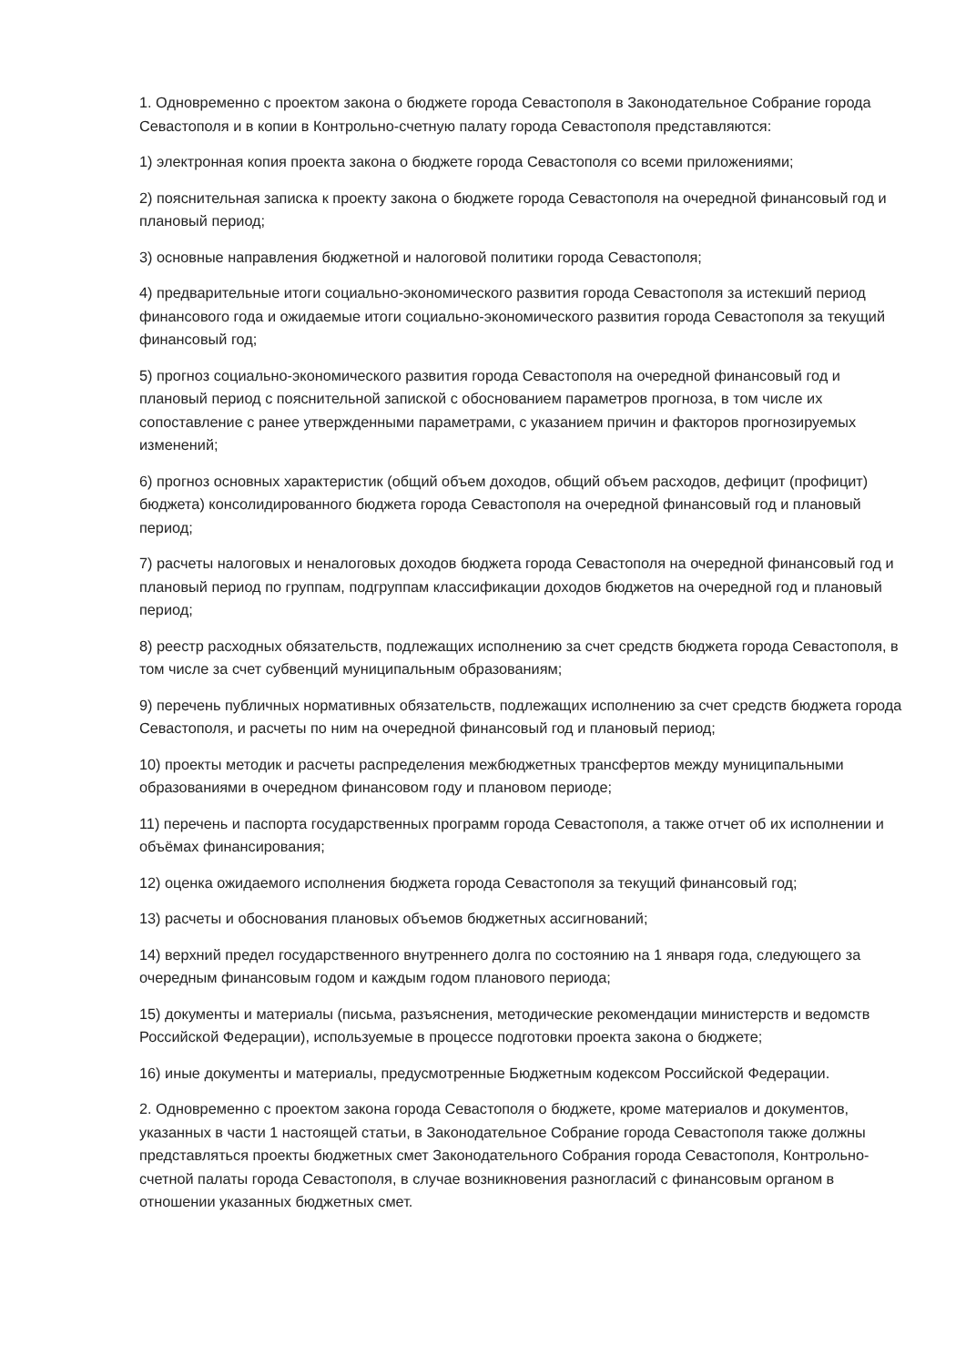1. Одновременно с проектом закона о бюджете города Севастополя в Законодательное Собрание города Севастополя и в копии в Контрольно-счетную палату города Севастополя представляются:
1) электронная копия проекта закона о бюджете города Севастополя со всеми приложениями;
2) пояснительная записка к проекту закона о бюджете города Севастополя на очередной финансовый год и плановый период;
3) основные направления бюджетной и налоговой политики города Севастополя;
4) предварительные итоги социально-экономического развития города Севастополя за истекший период финансового года и ожидаемые итоги социально-экономического развития города Севастополя за текущий финансовый год;
5) прогноз социально-экономического развития города Севастополя на очередной финансовый год и плановый период с пояснительной запиской с обоснованием параметров прогноза, в том числе их сопоставление с ранее утвержденными параметрами, с указанием причин и факторов прогнозируемых изменений;
6) прогноз основных характеристик (общий объем доходов, общий объем расходов, дефицит (профицит) бюджета) консолидированного бюджета города Севастополя на очередной финансовый год и плановый период;
7) расчеты налоговых и неналоговых доходов бюджета города Севастополя на очередной финансовый год и плановый период по группам, подгруппам классификации доходов бюджетов на очередной год и плановый период;
8) реестр расходных обязательств, подлежащих исполнению за счет средств бюджета города Севастополя, в том числе за счет субвенций муниципальным образованиям;
9) перечень публичных нормативных обязательств, подлежащих исполнению за счет средств бюджета города Севастополя, и расчеты по ним на очередной финансовый год и плановый период;
10) проекты методик и расчеты распределения межбюджетных трансфертов между муниципальными образованиями в очередном финансовом году и плановом периоде;
11) перечень и паспорта государственных программ города Севастополя, а также отчет об их исполнении и объёмах финансирования;
12) оценка ожидаемого исполнения бюджета города Севастополя за текущий финансовый год;
13) расчеты и обоснования плановых объемов бюджетных ассигнований;
14) верхний предел государственного внутреннего долга по состоянию на 1 января года, следующего за очередным финансовым годом и каждым годом планового периода;
15) документы и материалы (письма, разъяснения, методические рекомендации министерств и ведомств Российской Федерации), используемые в процессе подготовки проекта закона о бюджете;
16) иные документы и материалы, предусмотренные Бюджетным кодексом Российской Федерации.
2. Одновременно с проектом закона города Севастополя о бюджете, кроме материалов и документов, указанных в части 1 настоящей статьи, в Законодательное Собрание города Севастополя также должны представляться проекты бюджетных смет Законодательного Собрания города Севастополя, Контрольно-счетной палаты города Севастополя, в случае возникновения разногласий с финансовым органом в отношении указанных бюджетных смет.